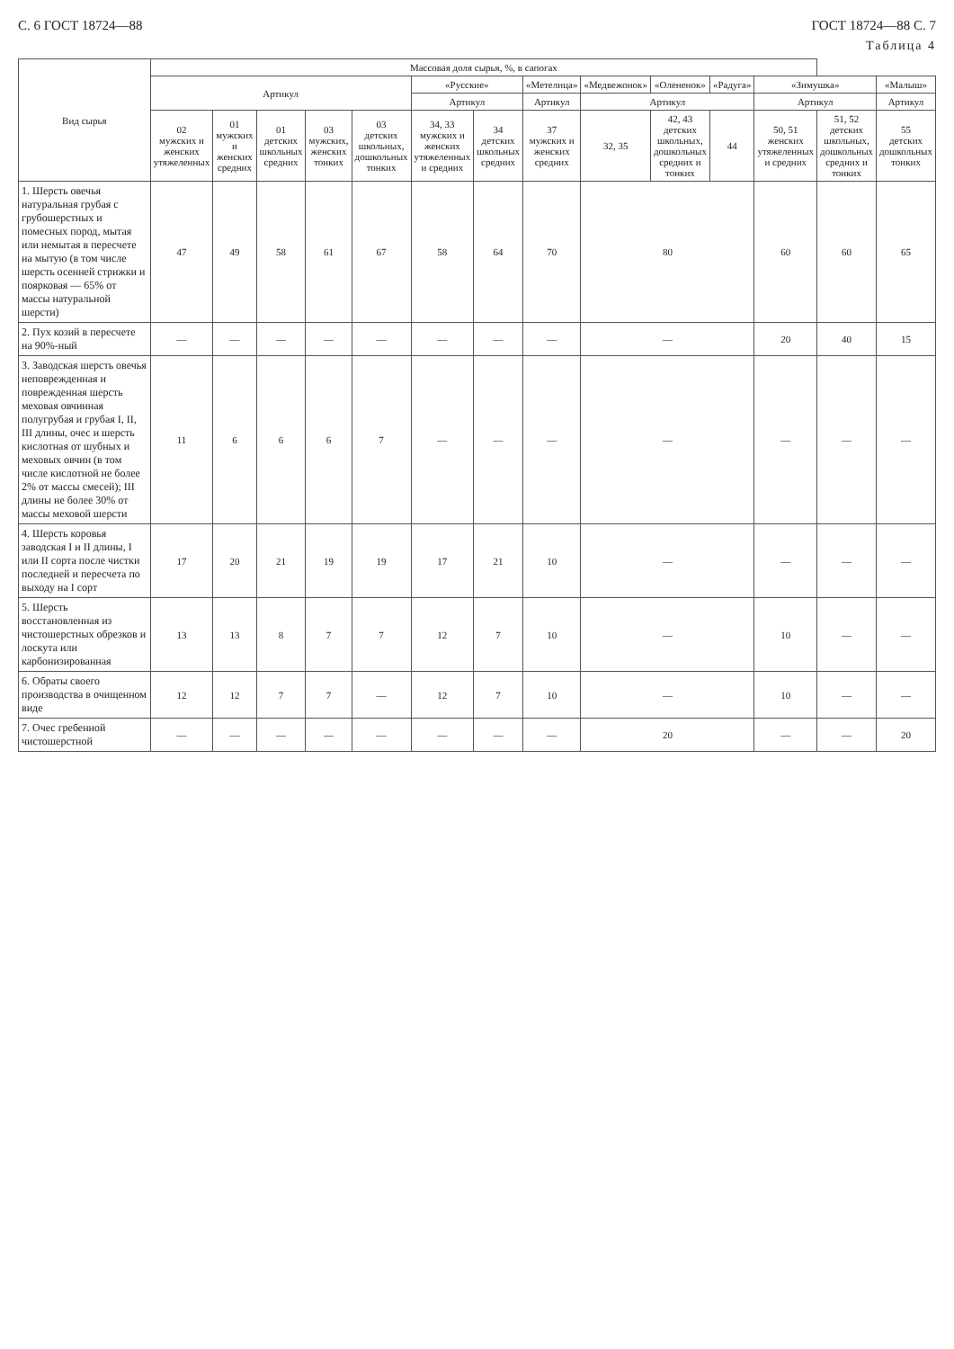С. 6 ГОСТ 18724—88 ГОСТ 18724—88 С. 7
Таблица 4
| Вид сырья | Массовая доля сырья, %, в сапогах | | | | | | | | | | | | | |
| --- | --- | --- | --- | --- | --- | --- | --- | --- | --- | --- | --- | --- | --- | --- |
| | Артикул | | | | | «Русские» | | «Метелица» | «Медвежонок» | «Олененок» | «Радуга» | «Зимушка» | | «Малыш» |
| | | | | | | Артикул | | Артикул | Артикул | | | Артикул | | Артикул |
| | 02 мужских и женских утяжеленных | 01 мужских и женских средних | 01 детских школьных средних | 03 мужских, женских тонких | 03 детских школьных, дошкольных тонких | 34, 33 мужских и женских утяжеленных и средних | 34 детских школьных средних | 37 мужских и женских средних | 32, 35 | 42, 43 детских школьных, дошкольных средних и тонких | 44 | 50, 51 женских утяжеленных и средних | 51, 52 детских школьных, дошкольных средних и тонких | 55 детских дошкольных тонких |
| 1. Шерсть овечья натуральная грубая с грубошерстных и помесных пород, мытая или немытая в пересчете на мытую (в том числе шерсть осенней стрижки и поярковая — 65% от массы натуральной шерсти) | 47 | 49 | 58 | 61 | 67 | 58 | 64 | 70 | 80 | | | 60 | 60 | 65 |
| 2. Пух козий в пересчете на 90%-ный | — | — | — | — | — | — | — | — | — | | | 20 | 40 | 15 |
| 3. Заводская шерсть овечья неповрежденная и поврежденная шерсть меховая овчинная полугрубая и грубая I, II, III длины, очес и шерсть кислотная от шубных и меховых овчин (в том числе кислотной не более 2% от массы смесей); III длины не более 30% от массы меховой шерсти | 11 | 6 | 6 | 6 | 7 | — | — | — | — | | | — | — | — |
| 4. Шерсть коровья заводская I и II длины, I или II сорта после чистки последней и пересчета по выходу на I сорт | 17 | 20 | 21 | 19 | 19 | 17 | 21 | 10 | — | | | — | — | — |
| 5. Шерсть восстановленная из чистошерстных обрезков и лоскута или карбонизированная | 13 | 13 | 8 | 7 | 7 | 12 | 7 | 10 | — | | | 10 | — | — |
| 6. Обраты своего производства в очищенном виде | 12 | 12 | 7 | 7 | — | 12 | 7 | 10 | — | | | 10 | — | — |
| 7. Очес гребенной чистошерстной | — | — | — | — | — | — | — | — | 20 | | | — | — | 20 |